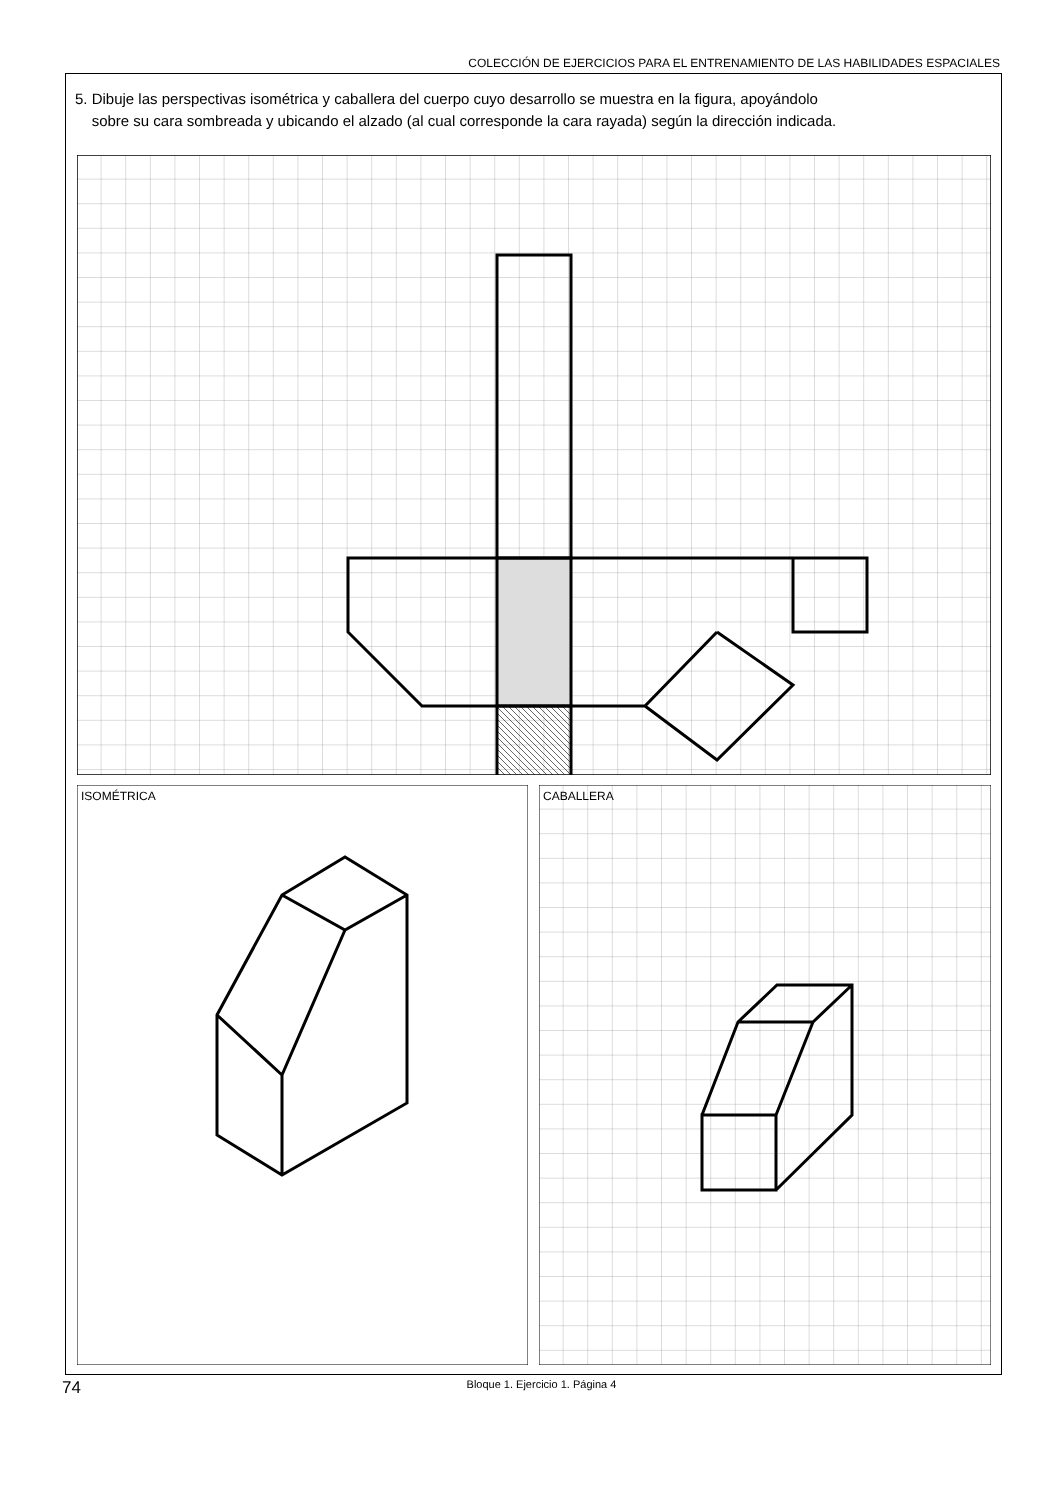COLECCIÓN DE EJERCICIOS PARA EL ENTRENAMIENTO DE LAS HABILIDADES ESPACIALES
5. Dibuje las perspectivas isométrica y caballera del cuerpo cuyo desarrollo se muestra en la figura, apoyándolo
sobre su cara sombreada y ubicando el alzado (al cual corresponde la cara rayada) según la dirección indicada.
ISOMÉTRICA
CABALLERA
74
Bloque 1. Ejercicio 1. Página 4